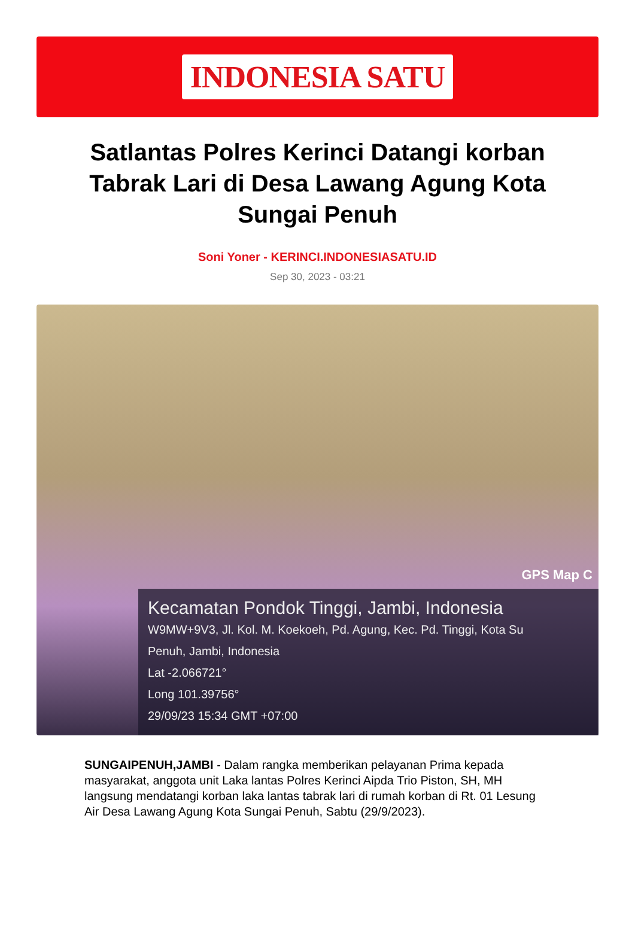INDONESIA SATU
Satlantas Polres Kerinci Datangi korban Tabrak Lari di Desa Lawang Agung Kota Sungai Penuh
Soni Yoner - KERINCI.INDONESIASATU.ID
Sep 30, 2023 - 03:21
GPS Map C
Kecamatan Pondok Tinggi, Jambi, Indonesia
W9MW+9V3, Jl. Kol. M. Koekoeh, Pd. Agung, Kec. Pd. Tinggi, Kota Su
Penuh, Jambi, Indonesia
Lat -2.066721°
Long 101.39756°
29/09/23 15:34 GMT +07:00
SUNGAIPENUH,JAMBI - Dalam rangka memberikan pelayanan Prima kepada masyarakat, anggota unit Laka lantas Polres Kerinci Aipda Trio Piston, SH, MH langsung mendatangi korban laka lantas tabrak lari di rumah korban di Rt. 01 Lesung Air Desa Lawang Agung Kota Sungai Penuh, Sabtu (29/9/2023).